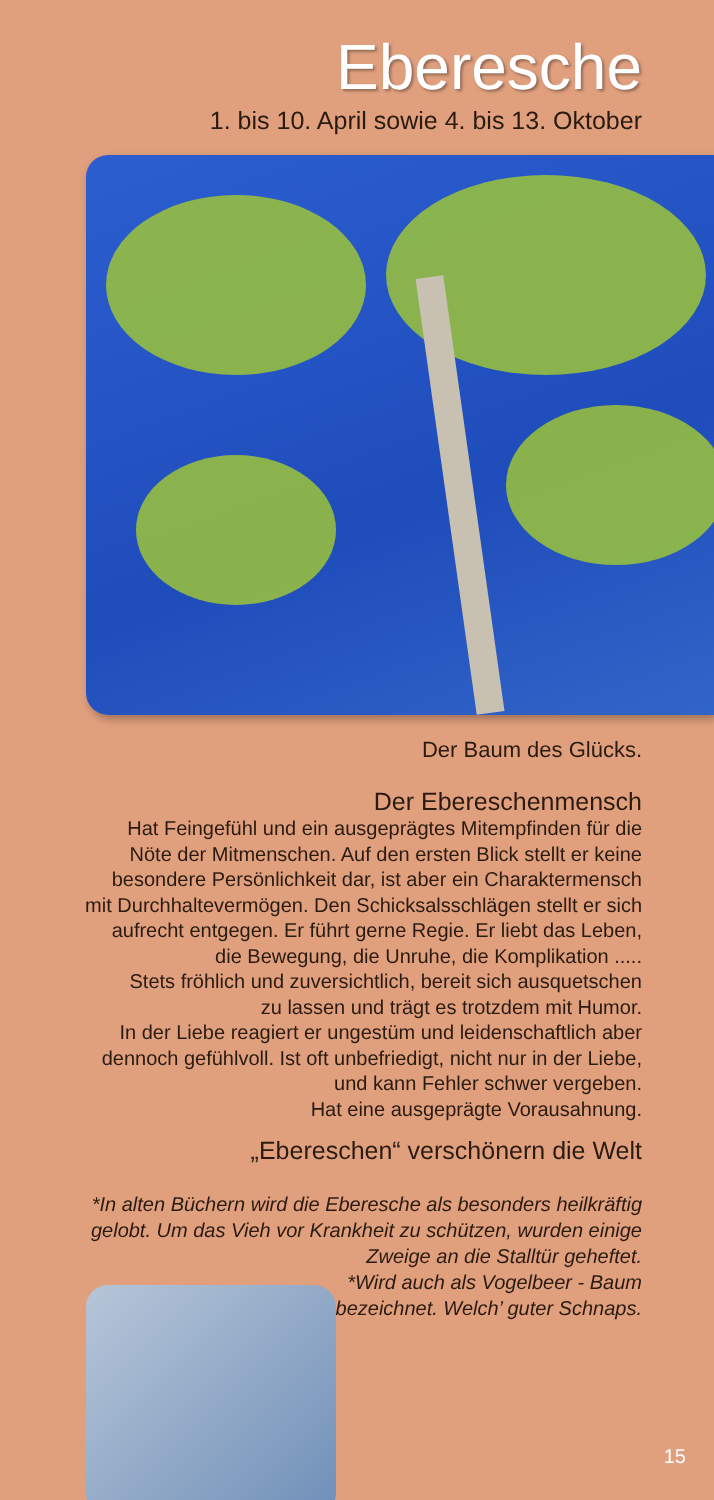Eberesche
1. bis 10. April sowie 4. bis 13. Oktober
Der Baum des Glücks.
Der Ebereschenmensch
Hat Feingefühl und ein ausgeprägtes Mitempfinden für die
Nöte der Mitmenschen. Auf den ersten Blick stellt er keine
besondere Persönlichkeit dar, ist aber ein Charaktermensch
mit Durchhaltevermögen. Den Schicksalsschlägen stellt er sich
aufrecht entgegen. Er führt gerne Regie. Er liebt das Leben,
die Bewegung, die Unruhe, die Komplikation .....
Stets fröhlich und zuversichtlich, bereit sich ausquetschen
zu lassen und trägt es trotzdem mit Humor.
In der Liebe reagiert er ungestüm und leidenschaftlich aber
dennoch gefühlvoll. Ist oft unbefriedigt, nicht nur in der Liebe,
und kann Fehler schwer vergeben.
Hat eine ausgeprägte Vorausahnung.
„Ebereschen“ verschönern die Welt
*In alten Büchern wird die Eberesche als besonders heilkräftig
gelobt. Um das Vieh vor Krankheit zu schützen, wurden einige
Zweige an die Stalltür geheftet.
*Wird auch als Vogelbeer - Baum
bezeichnet. Welch’ guter Schnaps.
15